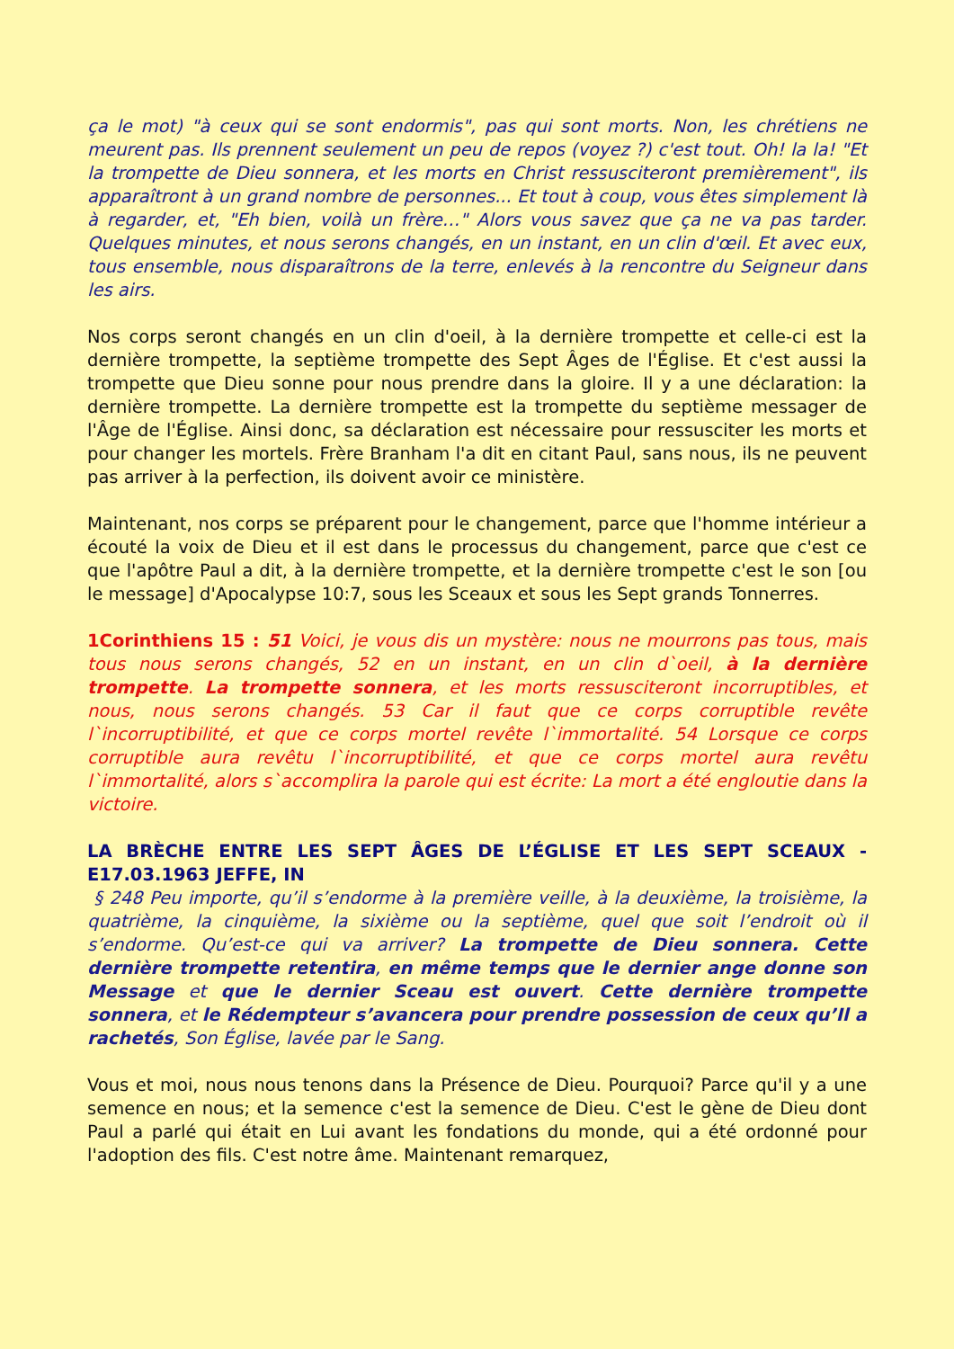ça le mot) "à ceux qui se sont endormis", pas qui sont morts. Non, les chrétiens ne meurent pas. Ils prennent seulement un peu de repos (voyez ?) c'est tout. Oh! la la! "Et la trompette de Dieu sonnera, et les morts en Christ ressusciteront premièrement", ils apparaîtront à un grand nombre de personnes... Et tout à coup, vous êtes simplement là à regarder, et, "Eh bien, voilà un frère…" Alors vous savez que ça ne va pas tarder. Quelques minutes, et nous serons changés, en un instant, en un clin d'œil. Et avec eux, tous ensemble, nous disparaîtrons de la terre, enlevés à la rencontre du Seigneur dans les airs.
Nos corps seront changés en un clin d'oeil, à la dernière trompette et celle-ci est la dernière trompette, la septième trompette des Sept Âges de l'Église. Et c'est aussi la trompette que Dieu sonne pour nous prendre dans la gloire. Il y a une déclaration: la dernière trompette. La dernière trompette est la trompette du septième messager de l'Âge de l'Église. Ainsi donc, sa déclaration est nécessaire pour ressusciter les morts et pour changer les mortels. Frère Branham l'a dit en citant Paul, sans nous, ils ne peuvent pas arriver à la perfection, ils doivent avoir ce ministère.
Maintenant, nos corps se préparent pour le changement, parce que l'homme intérieur a écouté la voix de Dieu et il est dans le processus du changement, parce que c'est ce que l'apôtre Paul a dit, à la dernière trompette, et la dernière trompette c'est le son [ou le message] d'Apocalypse 10:7, sous les Sceaux et sous les Sept grands Tonnerres.
1Corinthiens 15 : 51 Voici, je vous dis un mystère: nous ne mourrons pas tous, mais tous nous serons changés, 52 en un instant, en un clin d`oeil, à la dernière trompette. La trompette sonnera, et les morts ressusciteront incorruptibles, et nous, nous serons changés. 53 Car il faut que ce corps corruptible revête l`incorruptibilité, et que ce corps mortel revête l`immortalité. 54 Lorsque ce corps corruptible aura revêtu l`incorruptibilité, et que ce corps mortel aura revêtu l`immortalité, alors s`accomplira la parole qui est écrite: La mort a été engloutie dans la victoire.
LA BRÈCHE ENTRE LES SEPT ÂGES DE L’ÉGLISE ET LES SEPT SCEAUX - E17.03.1963 JEFFE, IN
§ 248 Peu importe, qu’il s’endorme à la première veille, à la deuxième, la troisième, la quatrième, la cinquième, la sixième ou la septième, quel que soit l’endroit où il s’endorme. Qu’est-ce qui va arriver? La trompette de Dieu sonnera. Cette dernière trompette retentira, en même temps que le dernier ange donne son Message et que le dernier Sceau est ouvert. Cette dernière trompette sonnera, et le Rédempteur s’avancera pour prendre possession de ceux qu’Il a rachetés, Son Église, lavée par le Sang.
Vous et moi, nous nous tenons dans la Présence de Dieu. Pourquoi? Parce qu'il y a une semence en nous; et la semence c'est la semence de Dieu. C'est le gène de Dieu dont Paul a parlé qui était en Lui avant les fondations du monde, qui a été ordonné pour l'adoption des fils. C'est notre âme. Maintenant remarquez,